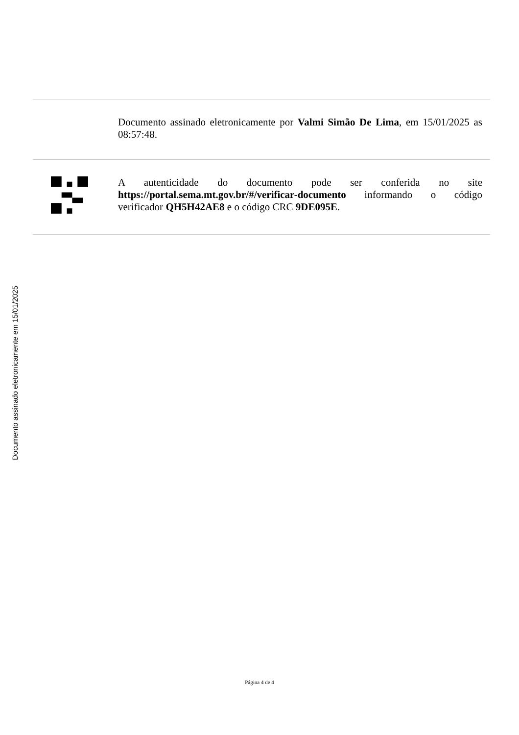Documento assinado eletronicamente por Valmi Simão De Lima, em 15/01/2025 as 08:57:48.
A autenticidade do documento pode ser conferida no site https://portal.sema.mt.gov.br/#/verificar-documento informando o código verificador QH5H42AE8 e o código CRC 9DE095E.
Documento assinado eletronicamente em 15/01/2025
Página 4 de 4